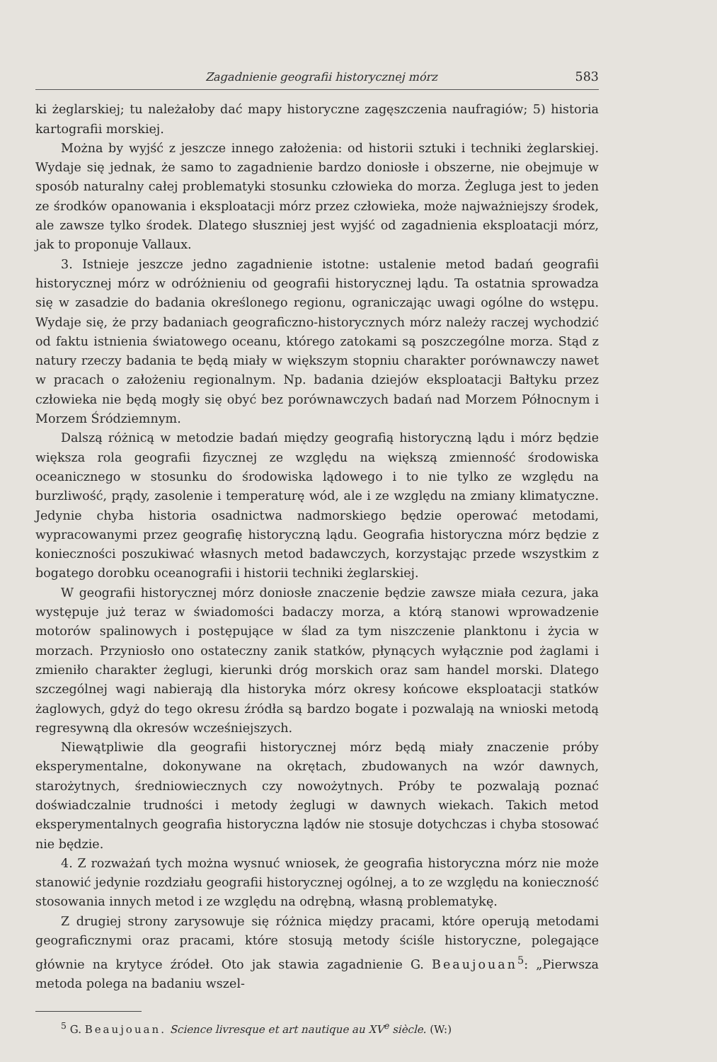Zagadnienie geografii historycznej mórz 583
ki żeglarskiej; tu należałoby dać mapy historyczne zagęszczenia naufragiów; 5) historia kartografii morskiej.
Można by wyjść z jeszcze innego założenia: od historii sztuki i techniki żeglarskiej. Wydaje się jednak, że samo to zagadnienie bardzo doniosłe i obszerne, nie obejmuje w sposób naturalny całej problematyki stosunku człowieka do morza. Żegluga jest to jeden ze środków opanowania i eksploatacji mórz przez człowieka, może najważniejszy środek, ale zawsze tylko środek. Dlatego słuszniej jest wyjść od zagadnienia eksploatacji mórz, jak to proponuje Vallaux.
3. Istnieje jeszcze jedno zagadnienie istotne: ustalenie metod badań geografii historycznej mórz w odróżnieniu od geografii historycznej lądu. Ta ostatnia sprowadza się w zasadzie do badania określonego regionu, ograniczając uwagi ogólne do wstępu. Wydaje się, że przy badaniach geograficzno-historycznych mórz należy raczej wychodzić od faktu istnienia światowego oceanu, którego zatokami są poszczególne morza. Stąd z natury rzeczy badania te będą miały w większym stopniu charakter porównawczy nawet w pracach o założeniu regionalnym. Np. badania dziejów eksploatacji Bałtyku przez człowieka nie będą mogły się obyć bez porównawczych badań nad Morzem Północnym i Morzem Śródziemnym.
Dalszą różnicą w metodzie badań między geografią historyczną lądu i mórz będzie większa rola geografii fizycznej ze względu na większą zmienność środowiska oceanicznego w stosunku do środowiska lądowego i to nie tylko ze względu na burzliwość, prądy, zasolenie i temperaturę wód, ale i ze względu na zmiany klimatyczne. Jedynie chyba historia osadnictwa nadmorskiego będzie operować metodami, wypracowanymi przez geografię historyczną lądu. Geografia historyczna mórz będzie z konieczności poszukiwać własnych metod badawczych, korzystając przede wszystkim z bogatego dorobku oceanografii i historii techniki żeglarskiej.
W geografii historycznej mórz doniosłe znaczenie będzie zawsze miała cezura, jaka występuje już teraz w świadomości badaczy morza, a którą stanowi wprowadzenie motorów spalinowych i postępujące w ślad za tym niszczenie planktonu i życia w morzach. Przyniosło ono ostateczny zanik statków, płynących wyłącznie pod żaglami i zmieniło charakter żeglugi, kierunki dróg morskich oraz sam handel morski. Dlatego szczególnej wagi nabierają dla historyka mórz okresy końcowe eksploatacji statków żaglowych, gdyż do tego okresu źródła są bardzo bogate i pozwalają na wnioski metodą regresywną dla okresów wcześniejszych.
Niewątpliwie dla geografii historycznej mórz będą miały znaczenie próby eksperymentalne, dokonywane na okrętach, zbudowanych na wzór dawnych, starożytnych, średniowiecznych czy nowożytnych. Próby te pozwalają poznać doświadczalnie trudności i metody żeglugi w dawnych wiekach. Takich metod eksperymentalnych geografia historyczna lądów nie stosuje dotychczas i chyba stosować nie będzie.
4. Z rozważań tych można wysnuć wniosek, że geografia historyczna mórz nie może stanowić jedynie rozdziału geografii historycznej ogólnej, a to ze względu na konieczność stosowania innych metod i ze względu na odrębną, własną problematykę.
Z drugiej strony zarysowuje się różnica między pracami, które operują metodami geograficznymi oraz pracami, które stosują metody ściśle historyczne, polegające głównie na krytyce źródeł. Oto jak stawia zagadnienie G. Beaujouan<sup>5</sup>: „Pierwsza metoda polega na badaniu wszel-
<sup>5</sup> G. Beaujouan. Science livresque et art nautique au XV<sup>e</sup> siècle. (W:)